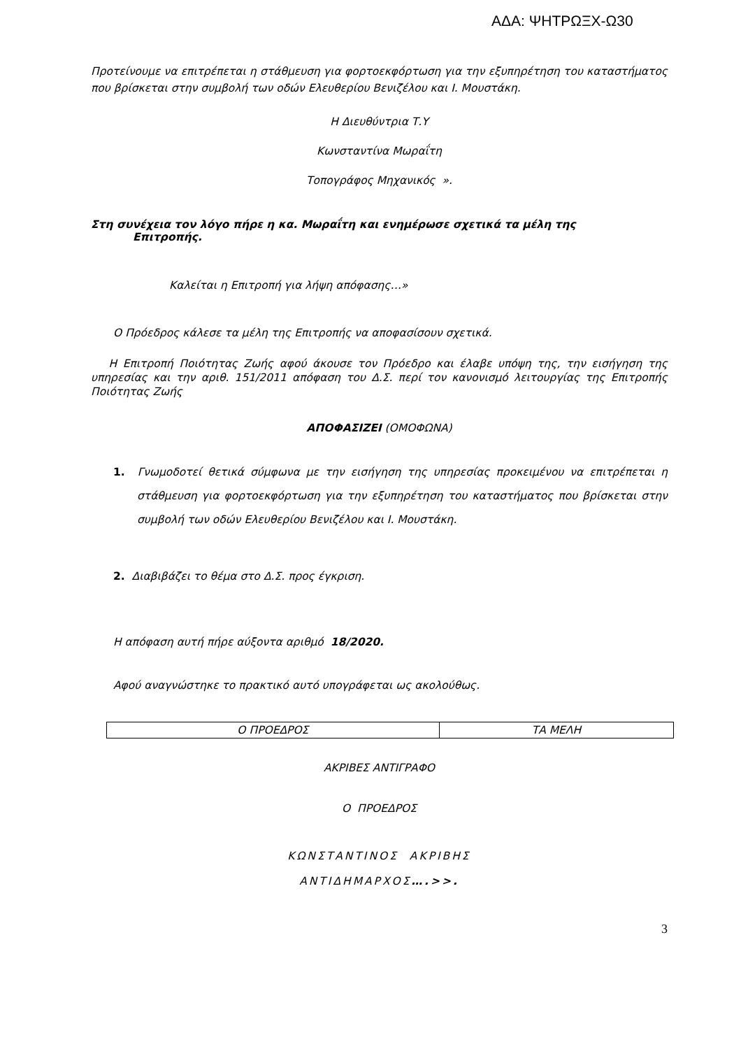ΑΔΑ: ΨΗΤΡΩΞΧ-Ω30
Προτείνουμε να επιτρέπεται η στάθμευση για φορτοεκφόρτωση για την εξυπηρέτηση του καταστήματος που βρίσκεται στην συμβολή των οδών Ελευθερίου Βενιζέλου και Ι. Μουστάκη.
Η Διευθύντρια Τ.Υ
Κωνσταντίνα Μωραΐτη
Τοπογράφος Μηχανικός ».
Στη συνέχεια τον λόγο πήρε η κα. Μωραΐτη και ενημέρωσε σχετικά τα μέλη της
Επιτροπής.
Καλείται η Επιτροπή για λήψη απόφασης…»
Ο Πρόεδρος κάλεσε τα μέλη της Επιτροπής να αποφασίσουν σχετικά.
Η Επιτροπή Ποιότητας Ζωής αφού άκουσε τον Πρόεδρο και έλαβε υπόψη της, την εισήγηση της υπηρεσίας και την αριθ. 151/2011 απόφαση του Δ.Σ. περί τον κανονισμό λειτουργίας της Επιτροπής Ποιότητας Ζωής
ΑΠΟΦΑΣΙΖΕΙ (ΟΜΟΦΩΝΑ)
1. Γνωμοδοτεί θετικά σύμφωνα με την εισήγηση της υπηρεσίας προκειμένου να επιτρέπεται η στάθμευση για φορτοεκφόρτωση για την εξυπηρέτηση του καταστήματος που βρίσκεται στην συμβολή των οδών Ελευθερίου Βενιζέλου και Ι. Μουστάκη.
2. Διαβιβάζει το θέμα στο Δ.Σ. προς έγκριση.
Η απόφαση αυτή πήρε αύξοντα αριθμό 18/2020.
Αφού αναγνώστηκε το πρακτικό αυτό υπογράφεται ως ακολούθως.
| Ο ΠΡΟΕΔΡΟΣ | ΤΑ ΜΕΛΗ |
ΑΚΡΙΒΕΣ ΑΝΤΙΓΡΑΦΟ
Ο ΠΡΟΕΔΡΟΣ
ΚΩΝΣΤΑΝΤΙΝΟΣ ΑΚΡΙΒΗΣ
ΑΝΤΙΔΗΜΑΡΧΟΣ….>>.
3